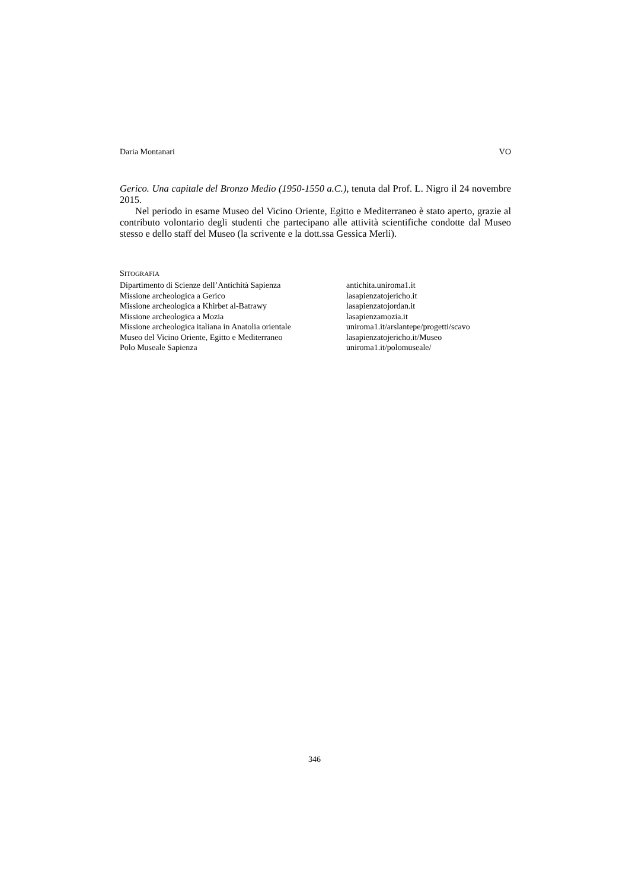Daria Montanari VO
Gerico. Una capitale del Bronzo Medio (1950-1550 a.C.), tenuta dal Prof. L. Nigro il 24 novembre 2015.
Nel periodo in esame Museo del Vicino Oriente, Egitto e Mediterraneo è stato aperto, grazie al contributo volontario degli studenti che partecipano alle attività scientifiche condotte dal Museo stesso e dello staff del Museo (la scrivente e la dott.ssa Gessica Merli).
SITOGRAFIA
| Dipartimento di Scienze dell’Antichità Sapienza | antichita.uniroma1.it |
| Missione archeologica a Gerico | lasapienzatojericho.it |
| Missione archeologica a Khirbet al-Batrawy | lasapienzatojordan.it |
| Missione archeologica a Mozia | lasapienzamozia.it |
| Missione archeologica italiana in Anatolia orientale | uniroma1.it/arslantepe/progetti/scavo |
| Museo del Vicino Oriente, Egitto e Mediterraneo | lasapienzatojericho.it/Museo |
| Polo Museale Sapienza | uniroma1.it/polomuseale/ |
346